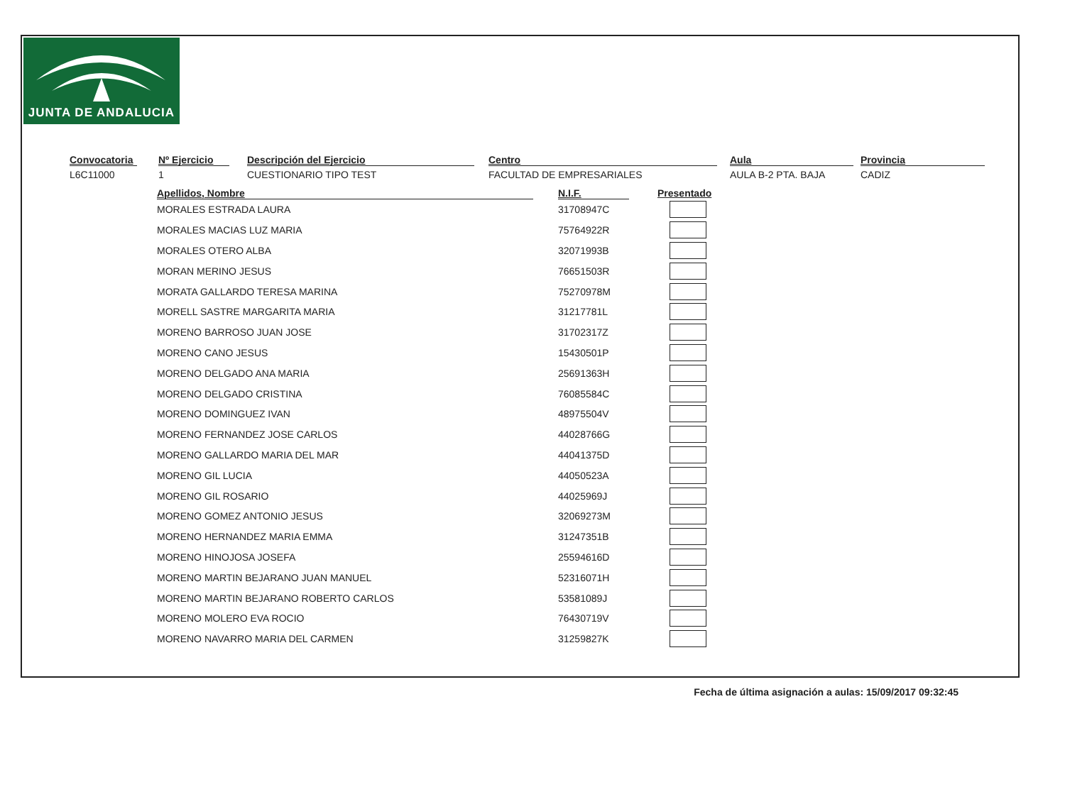JUNTA DE ANDALUCIA
Convocatoria
L6C11000
Nº Ejercicio
1
Descripción del Ejercicio
CUESTIONARIO TIPO TEST
Centro
FACULTAD DE EMPRESARIALES
Aula
AULA B-2 PTA. BAJA
Provincia
CADIZ
| Apellidos, Nombre | | N.I.F. | | Presentado |
| --- | --- | --- | --- | --- |
| MORALES ESTRADA LAURA | | 31708947C | | |
| MORALES MACIAS LUZ MARIA | | 75764922R | | |
| MORALES OTERO ALBA | | 32071993B | | |
| MORAN MERINO JESUS | | 76651503R | | |
| MORATA GALLARDO TERESA MARINA | | 75270978M | | |
| MORELL SASTRE MARGARITA MARIA | | 31217781L | | |
| MORENO BARROSO JUAN JOSE | | 31702317Z | | |
| MORENO CANO JESUS | | 15430501P | | |
| MORENO DELGADO ANA MARIA | | 25691363H | | |
| MORENO DELGADO CRISTINA | | 76085584C | | |
| MORENO DOMINGUEZ IVAN | | 48975504V | | |
| MORENO FERNANDEZ JOSE CARLOS | | 44028766G | | |
| MORENO GALLARDO MARIA DEL MAR | | 44041375D | | |
| MORENO GIL LUCIA | | 44050523A | | |
| MORENO GIL ROSARIO | | 44025969J | | |
| MORENO GOMEZ ANTONIO JESUS | | 32069273M | | |
| MORENO HERNANDEZ MARIA EMMA | | 31247351B | | |
| MORENO HINOJOSA JOSEFA | | 25594616D | | |
| MORENO MARTIN BEJARANO JUAN MANUEL | | 52316071H | | |
| MORENO MARTIN BEJARANO ROBERTO CARLOS | | 53581089J | | |
| MORENO MOLERO EVA ROCIO | | 76430719V | | |
| MORENO NAVARRO MARIA DEL CARMEN | | 31259827K | | |
Fecha de última asignación a aulas: 15/09/2017 09:32:45